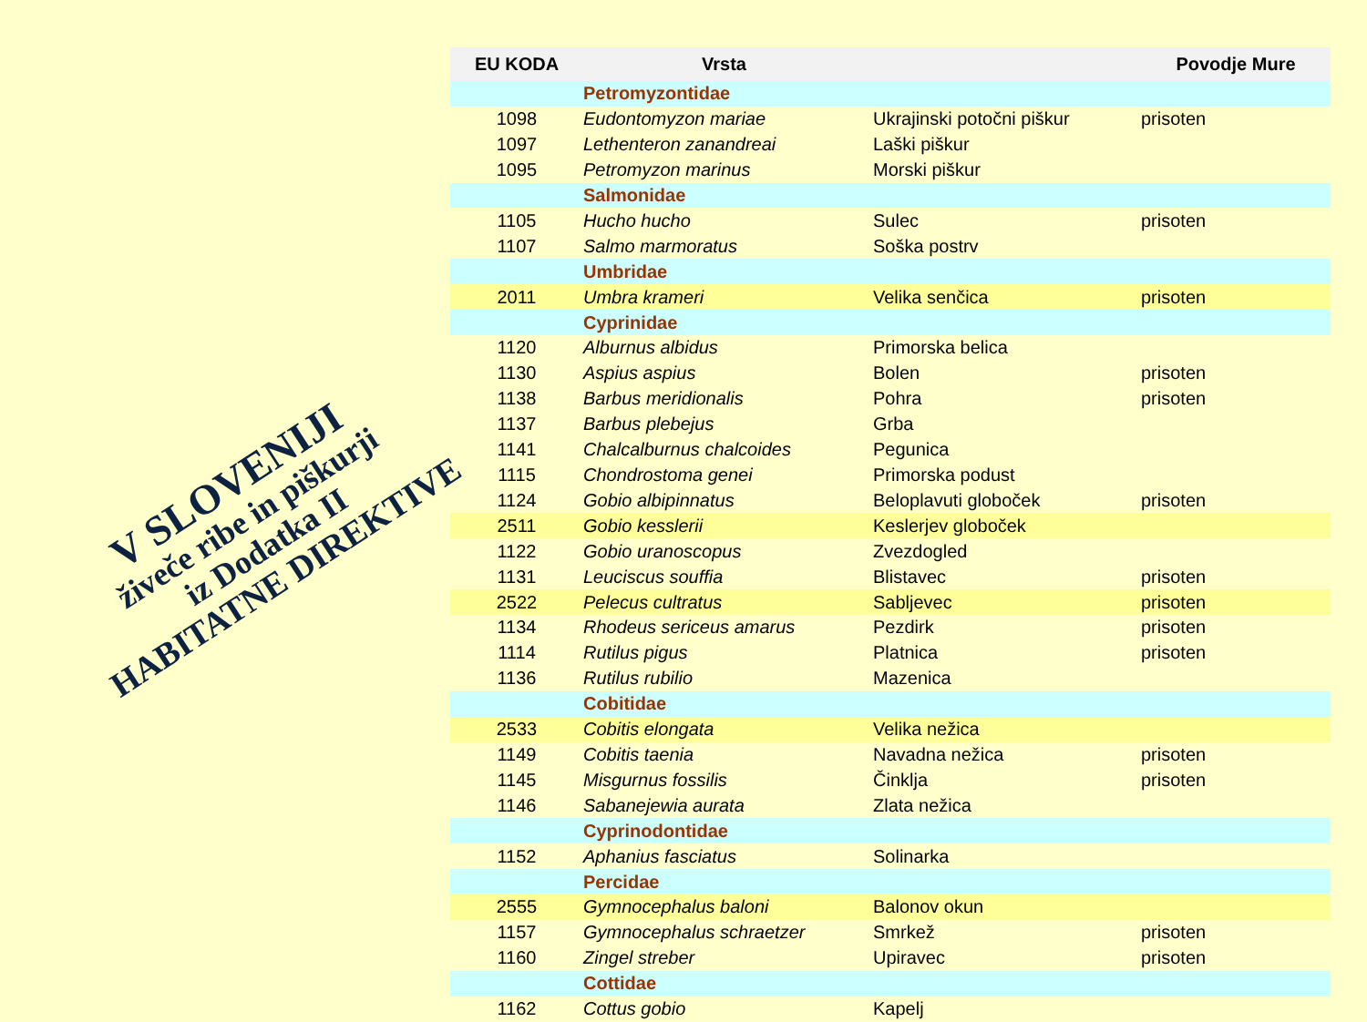V SLOVENIJI
živeče ribe in piškurji
iz Dodatka II
HABITATNE DIREKTIVE
| EU KODA | Vrsta | | Povodje Mure |
| --- | --- | --- | --- |
| | Petromyzontidae | | |
| 1098 | Eudontomyzon mariae | Ukrajinski potočni piškur | prisoten |
| 1097 | Lethenteron zanandreai | Laški piškur | |
| 1095 | Petromyzon marinus | Morski piškur | |
| | Salmonidae | | |
| 1105 | Hucho hucho | Sulec | prisoten |
| 1107 | Salmo marmoratus | Soška postrv | |
| | Umbridae | | |
| 2011 | Umbra krameri | Velika senčica | prisoten |
| | Cyprinidae | | |
| 1120 | Alburnus albidus | Primorska belica | |
| 1130 | Aspius aspius | Bolen | prisoten |
| 1138 | Barbus meridionalis | Pohra | prisoten |
| 1137 | Barbus plebejus | Grba | |
| 1141 | Chalcalburnus chalcoides | Pegunica | |
| 1115 | Chondrostoma genei | Primorska podust | |
| 1124 | Gobio albipinnatus | Beloplavuti globoček | prisoten |
| 2511 | Gobio kesslerii | Keslerjev globoček | |
| 1122 | Gobio uranoscopus | Zvezdogled | |
| 1131 | Leuciscus souffia | Blistavec | prisoten |
| 2522 | Pelecus cultratus | Sabljevec | prisoten |
| 1134 | Rhodeus sericeus amarus | Pezdirk | prisoten |
| 1114 | Rutilus pigus | Platnica | prisoten |
| 1136 | Rutilus rubilio | Mazenica | |
| | Cobitidae | | |
| 2533 | Cobitis elongata | Velika nežica | |
| 1149 | Cobitis taenia | Navadna nežica | prisoten |
| 1145 | Misgurnus fossilis | Činklja | prisoten |
| 1146 | Sabanejewia aurata | Zlata nežica | |
| | Cyprinodontidae | | |
| 1152 | Aphanius fasciatus | Solinarka | |
| | Percidae | | |
| 2555 | Gymnocephalus baloni | Balonov okun | |
| 1157 | Gymnocephalus schraetzer | Smrkež | prisoten |
| 1160 | Zingel streber | Upiravec | prisoten |
| | Cottidae | | |
| 1162 | Cottus gobio | Kapelj | |